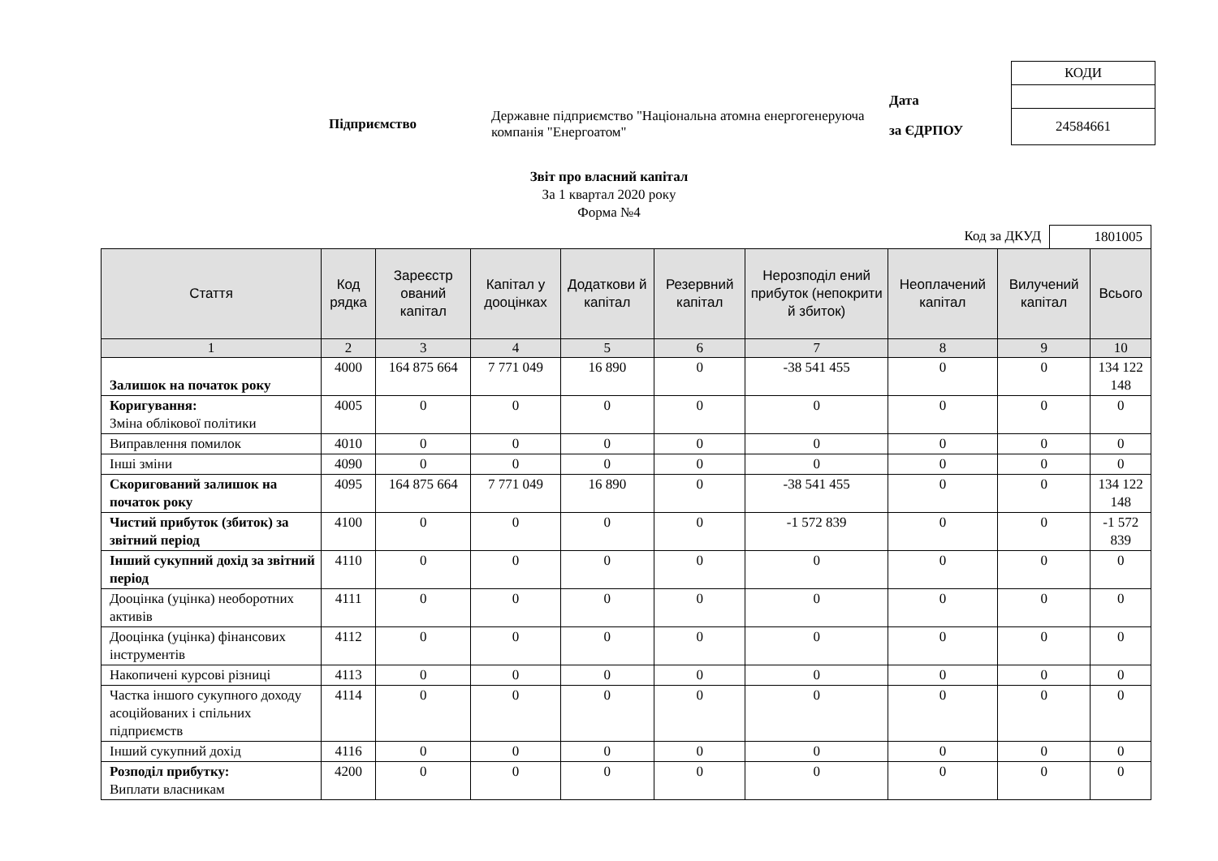Підприємство
Державне підприємство "Національна атомна енергогенеруюча компанія "Енергоатом"
Дата
за ЄДРПОУ
| КОДИ |
| 24584661 |
Звіт про власний капітал
За 1 квартал 2020 року
Форма №4
Код за ДКУД 1801005
| Стаття | Код рядка | Зареєстр ований капітал | Капітал у дооцінках | Додаткови й капітал | Резервний капітал | Нерозподіл ений прибуток (непокрити й збиток) | Неоплачений капітал | Вилучений капітал | Всього |
| --- | --- | --- | --- | --- | --- | --- | --- | --- | --- |
| 1 | 2 | 3 | 4 | 5 | 6 | 7 | 8 | 9 | 10 |
| Залишок на початок року | 4000 | 164 875 664 | 7 771 049 | 16 890 | 0 | -38 541 455 | 0 | 0 | 134 122 148 |
| Коригування: Зміна облікової політики | 4005 | 0 | 0 | 0 | 0 | 0 | 0 | 0 | 0 |
| Виправлення помилок | 4010 | 0 | 0 | 0 | 0 | 0 | 0 | 0 | 0 |
| Інші зміни | 4090 | 0 | 0 | 0 | 0 | 0 | 0 | 0 | 0 |
| Скоригований залишок на початок року | 4095 | 164 875 664 | 7 771 049 | 16 890 | 0 | -38 541 455 | 0 | 0 | 134 122 148 |
| Чистий прибуток (збиток) за звітний період | 4100 | 0 | 0 | 0 | 0 | -1 572 839 | 0 | 0 | -1 572 839 |
| Інший сукупний дохід за звітний період | 4110 | 0 | 0 | 0 | 0 | 0 | 0 | 0 | 0 |
| Дооцінка (уцінка) необоротних активів | 4111 | 0 | 0 | 0 | 0 | 0 | 0 | 0 | 0 |
| Дооцінка (уцінка) фінансових інструментів | 4112 | 0 | 0 | 0 | 0 | 0 | 0 | 0 | 0 |
| Накопичені курсові різниці | 4113 | 0 | 0 | 0 | 0 | 0 | 0 | 0 | 0 |
| Частка іншого сукупного доходу асоційованих і спільних підприємств | 4114 | 0 | 0 | 0 | 0 | 0 | 0 | 0 | 0 |
| Інший сукупний дохід | 4116 | 0 | 0 | 0 | 0 | 0 | 0 | 0 | 0 |
| Розподіл прибутку: Виплати власникам | 4200 | 0 | 0 | 0 | 0 | 0 | 0 | 0 | 0 |